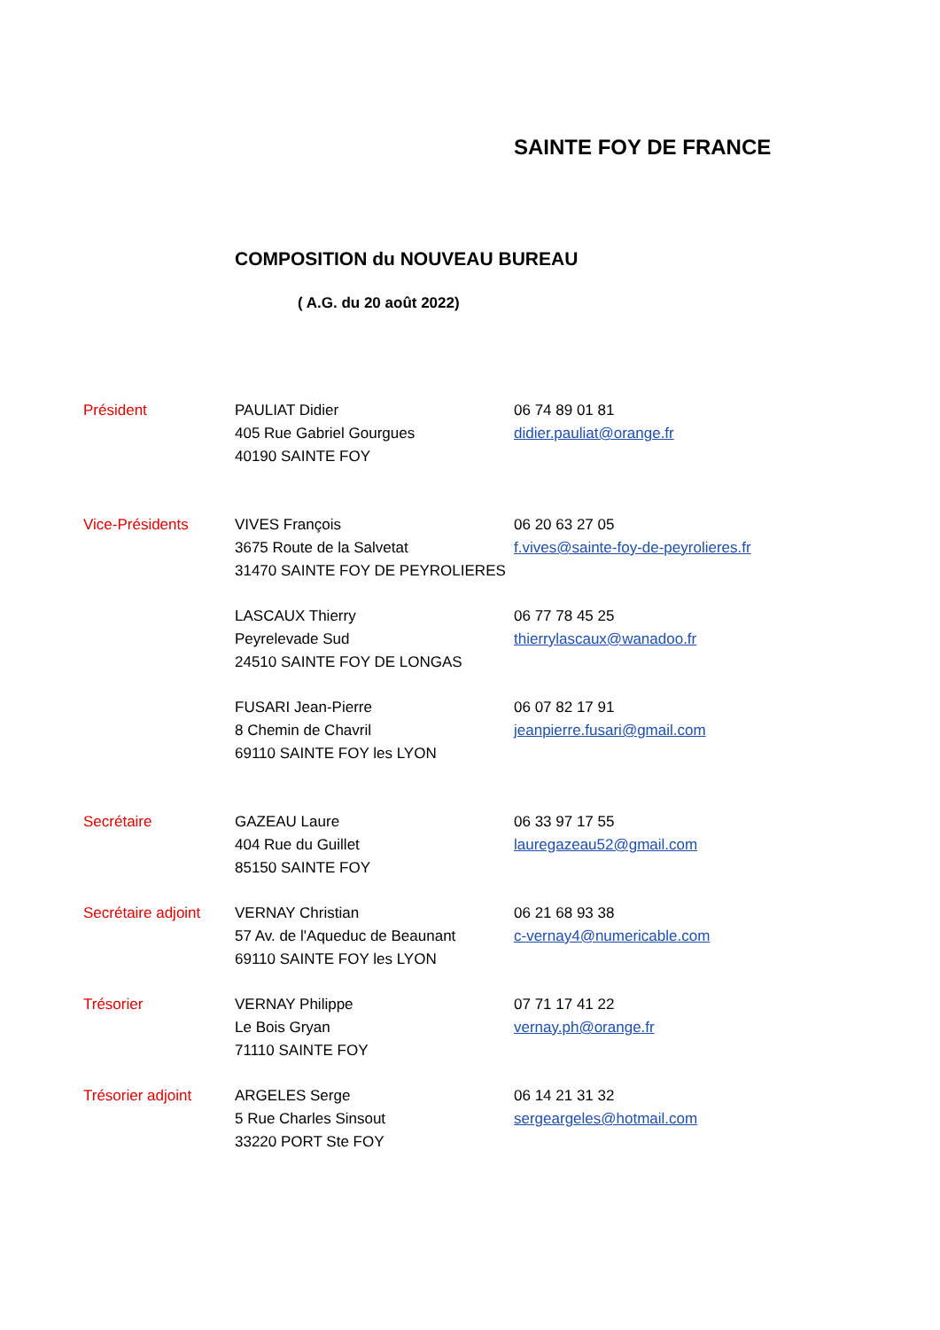SAINTE FOY DE FRANCE
COMPOSITION du NOUVEAU BUREAU
( A.G. du 20 août 2022)
Président PAULIAT Didier
405 Rue Gabriel Gourgues
40190 SAINTE FOY
06 74 89 01 81
didier.pauliat@orange.fr
Vice-Présidents VIVES François
3675 Route de la Salvetat
31470 SAINTE FOY DE PEYROLIERES
06 20 63 27 05
f.vives@sainte-foy-de-peyrolieres.fr
LASCAUX Thierry
Peyrelevade Sud
24510 SAINTE FOY DE LONGAS
06 77 78 45 25
thierrylascaux@wanadoo.fr
FUSARI Jean-Pierre
8 Chemin de Chavril
69110 SAINTE FOY les LYON
06 07 82 17 91
jeanpierre.fusari@gmail.com
Secrétaire GAZEAU Laure
404 Rue du Guillet
85150 SAINTE FOY
06 33 97 17 55
lauregazeau52@gmail.com
Secrétaire adjoint
VERNAY Christian
57 Av. de l'Aqueduc de Beaunant
69110 SAINTE FOY les LYON
06 21 68 93 38
c-vernay4@numericable.com
Trésorier VERNAY Philippe
Le Bois Gryan
71110 SAINTE FOY
07 71 17 41 22
vernay.ph@orange.fr
Trésorier adjoint
ARGELES Serge
5 Rue Charles Sinsout
33220 PORT Ste FOY
06 14 21 31 32
sergeargeles@hotmail.com